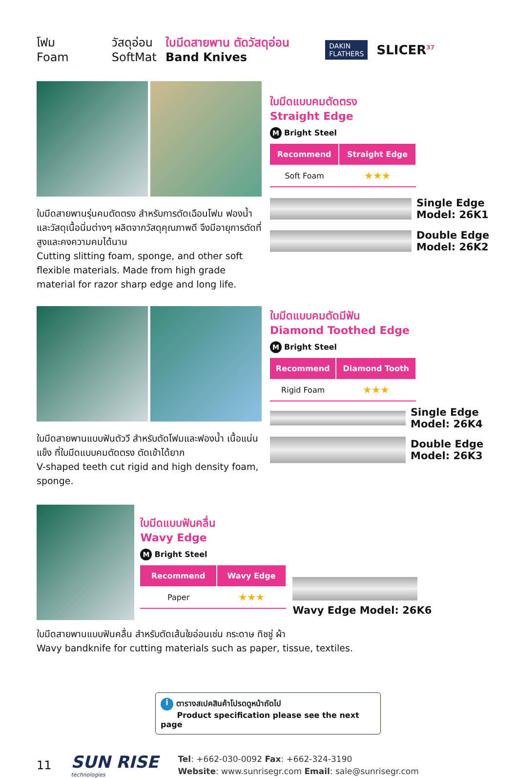โฟม
Foam
วัสดุอ่อน
SoftMat
ใบมีดสายพาน ตัดวัสดุอ่อน
Band Knives
DAKIN
FLATHERS
SLICER<sup>37</sup>
ใบมีดสายพานรุ่นคมตัดตรง สำหรับการตัดเฉือนโฟม ฟองน้ำ และวัสดุเนื้อนิ่มต่างๆ ผลิตจากวัสดุคุณภาพดี จึงมีอายุการตัดที่สูงและคงความคมได้นาน
Cutting slitting foam, sponge, and other soft flexible materials. Made from high grade material for razor sharp edge and long life.
ใบมีดแบบคมตัดตรง
Straight Edge
M Bright Steel
| Recommend | Straight Edge |
| --- | --- |
| Soft Foam | ★★★ |
Single Edge
Model: 26K1
Double Edge
Model: 26K2
ใบมีดสายพานแบบฟันตัววี สำหรับตัดโฟมและฟองน้ำ เนื้อแน่นแข็ง ที่ใบมีดแบบคมตัดตรง ตัดเข้าได้ยาก
V-shaped teeth cut rigid and high density foam, sponge.
ใบมีดแบบคมตัดมีฟัน
Diamond Toothed Edge
M Bright Steel
| Recommend | Diamond Tooth |
| --- | --- |
| Rigid Foam | ★★★ |
Single Edge
Model: 26K4
Double Edge
Model: 26K3
ใบมีดแบบฟันคลื่น
Wavy Edge
M Bright Steel
| Recommend | Wavy Edge |
| --- | --- |
| Paper | ★★★ |
Wavy Edge Model: 26K6
ใบมีดสายพานแบบฟันคลื่น สำหรับตัดเส้นใยอ่อนเช่น กระดาษ ทิชชู่ ผ้า
Wavy bandknife for cutting materials such as paper, tissue, textiles.
i ตารางสเปคสินค้าโปรดดูหน้าถัดไป
Product specification please see the next page
11
SUN RISE
technologies
Tel: +662-030-0092 Fax: +662-324-3190
Website: www.sunrisegr.com Email: sale@sunrisegr.com